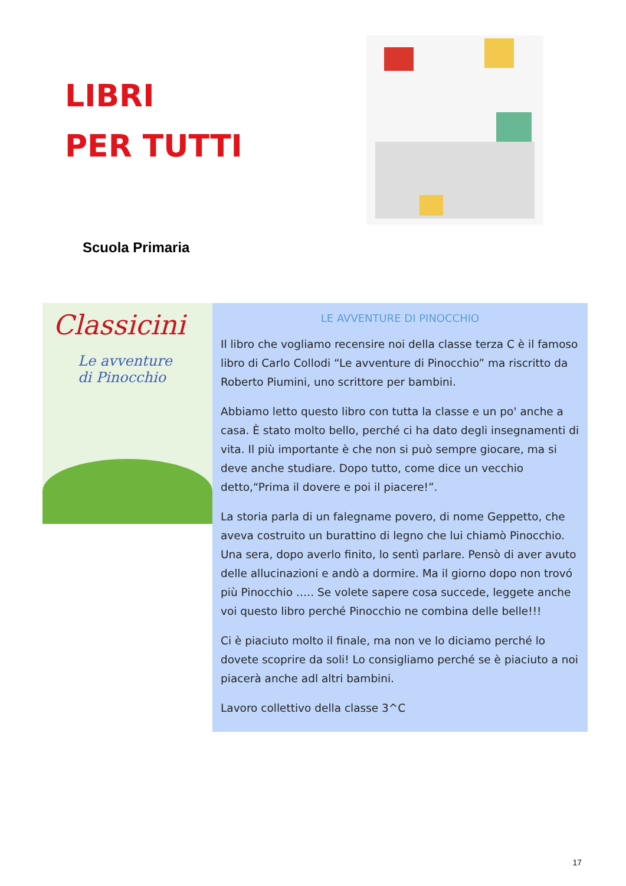LIBRI
PER TUTTI
Scuola Primaria
Classicini
Le avventure
di Pinocchio
LE AVVENTURE DI PINOCCHIO
Il libro che vogliamo recensire noi della classe terza C è il famoso libro di Carlo Collodi “Le avventure di Pinocchio” ma riscritto da Roberto Piumini, uno scrittore per bambini.
Abbiamo letto questo libro con tutta la classe e un po' anche a casa. È stato molto bello, perché ci ha dato degli insegnamenti di vita. Il più importante è che non si può sempre giocare, ma si deve anche studiare. Dopo tutto, come dice un vecchio detto,“Prima il dovere e poi il piacere!”.
La storia parla di un falegname povero, di nome Geppetto, che aveva costruito un burattino di legno che lui chiamò Pinocchio. Una sera, dopo averlo finito, lo sentì parlare. Pensò di aver avuto delle allucinazioni e andò a dormire. Ma il giorno dopo non trovó più Pinocchio ….. Se volete sapere cosa succede, leggete anche voi questo libro perché Pinocchio ne combina delle belle!!!
Ci è piaciuto molto il finale, ma non ve lo diciamo perché lo dovete scoprire da soli! Lo consigliamo perché se è piaciuto a noi piacerà anche adl altri bambini.
Lavoro collettivo della classe 3^C
17